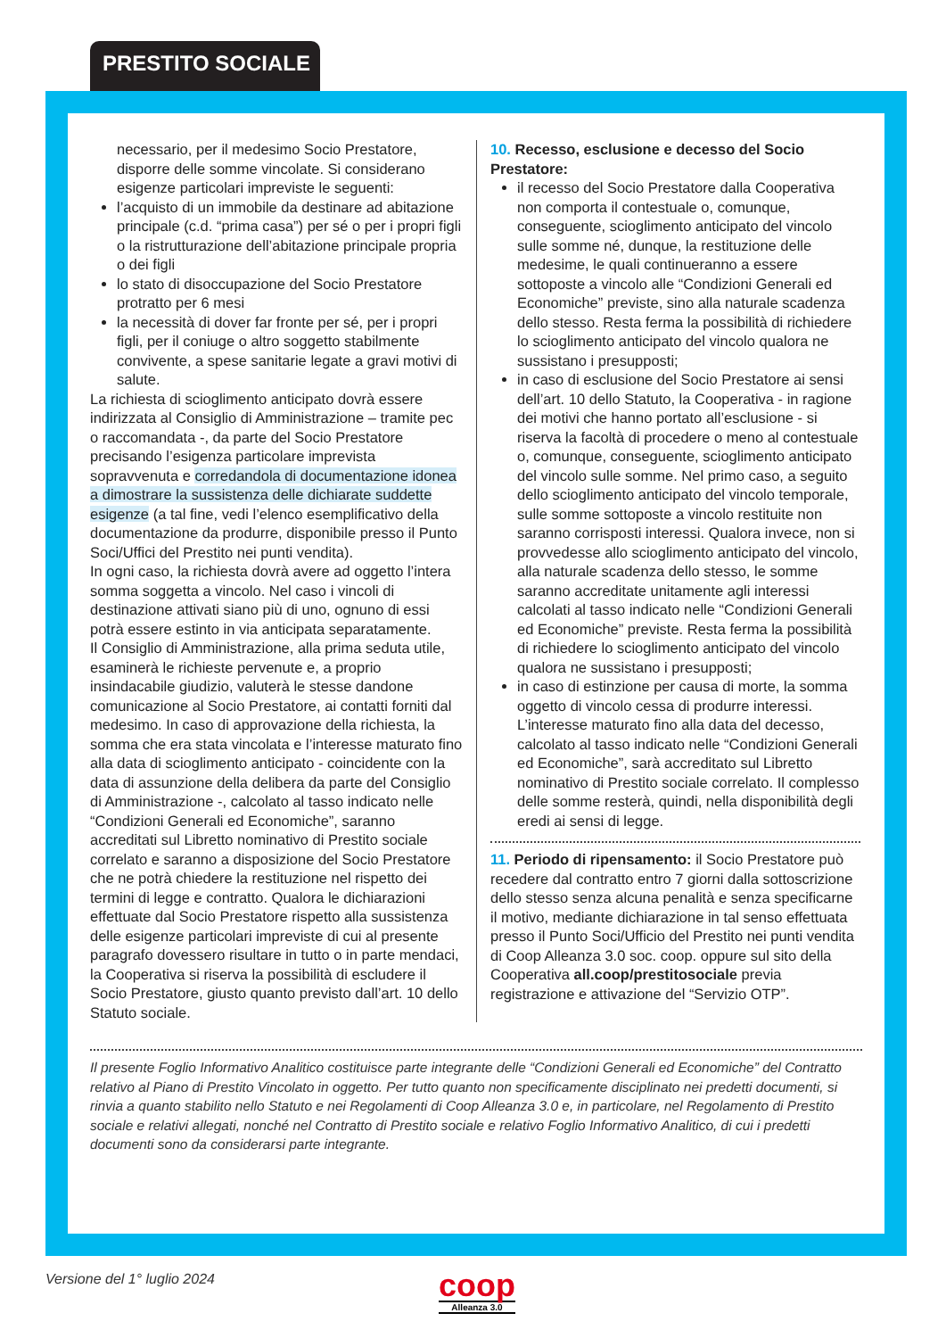PRESTITO SOCIALE
necessario, per il medesimo Socio Prestatore, disporre delle somme vincolate. Si considerano esigenze particolari impreviste le seguenti:
l’acquisto di un immobile da destinare ad abitazione principale (c.d. “prima casa”) per sé o per i propri figli o la ristrutturazione dell’abitazione principale propria o dei figli
lo stato di disoccupazione del Socio Prestatore protratto per 6 mesi
la necessità di dover far fronte per sé, per i propri figli, per il coniuge o altro soggetto stabilmente convivente, a spese sanitarie legate a gravi motivi di salute.
La richiesta di scioglimento anticipato dovrà essere indirizzata al Consiglio di Amministrazione – tramite pec o raccomandata -, da parte del Socio Prestatore precisando l’esigenza particolare imprevista sopravvenuta e corredandola di documentazione idonea a dimostrare la sussistenza delle dichiarate suddette esigenze (a tal fine, vedi l’elenco esemplificativo della documentazione da produrre, disponibile presso il Punto Soci/Uffici del Prestito nei punti vendita).
In ogni caso, la richiesta dovrà avere ad oggetto l’intera somma soggetta a vincolo. Nel caso i vincoli di destinazione attivati siano più di uno, ognuno di essi potrà essere estinto in via anticipata separatamente.
Il Consiglio di Amministrazione, alla prima seduta utile, esaminerà le richieste pervenute e, a proprio insindacabile giudizio, valuterà le stesse dandone comunicazione al Socio Prestatore, ai contatti forniti dal medesimo. In caso di approvazione della richiesta, la somma che era stata vincolata e l’interesse maturato fino alla data di scioglimento anticipato - coincidente con la data di assunzione della delibera da parte del Consiglio di Amministrazione -, calcolato al tasso indicato nelle “Condizioni Generali ed Economiche”, saranno accreditati sul Libretto nominativo di Prestito sociale correlato e saranno a disposizione del Socio Prestatore che ne potrà chiedere la restituzione nel rispetto dei termini di legge e contratto. Qualora le dichiarazioni effettuate dal Socio Prestatore rispetto alla sussistenza delle esigenze particolari impreviste di cui al presente paragrafo dovessero risultare in tutto o in parte mendaci, la Cooperativa si riserva la possibilità di escludere il Socio Prestatore, giusto quanto previsto dall’art. 10 dello Statuto sociale.
10. Recesso, esclusione e decesso del Socio Prestatore:
il recesso del Socio Prestatore dalla Cooperativa non comporta il contestuale o, comunque, conseguente, scioglimento anticipato del vincolo sulle somme né, dunque, la restituzione delle medesime, le quali continueranno a essere sottoposte a vincolo alle “Condizioni Generali ed Economiche” previste, sino alla naturale scadenza dello stesso. Resta ferma la possibilità di richiedere lo scioglimento anticipato del vincolo qualora ne sussistano i presupposti;
in caso di esclusione del Socio Prestatore ai sensi dell’art. 10 dello Statuto, la Cooperativa - in ragione dei motivi che hanno portato all’esclusione - si riserva la facoltà di procedere o meno al contestuale o, comunque, conseguente, scioglimento anticipato del vincolo sulle somme. Nel primo caso, a seguito dello scioglimento anticipato del vincolo temporale, sulle somme sottoposte a vincolo restituite non saranno corrisposti interessi. Qualora invece, non si provvedesse allo scioglimento anticipato del vincolo, alla naturale scadenza dello stesso, le somme saranno accreditate unitamente agli interessi calcolati al tasso indicato nelle “Condizioni Generali ed Economiche” previste. Resta ferma la possibilità di richiedere lo scioglimento anticipato del vincolo qualora ne sussistano i presupposti;
in caso di estinzione per causa di morte, la somma oggetto di vincolo cessa di produrre interessi. L’interesse maturato fino alla data del decesso, calcolato al tasso indicato nelle “Condizioni Generali ed Economiche”, sarà accreditato sul Libretto nominativo di Prestito sociale correlato. Il complesso delle somme resterà, quindi, nella disponibilità degli eredi ai sensi di legge.
11. Periodo di ripensamento: il Socio Prestatore può recedere dal contratto entro 7 giorni dalla sottoscrizione dello stesso senza alcuna penalità e senza specificarne il motivo, mediante dichiarazione in tal senso effettuata presso il Punto Soci/Ufficio del Prestito nei punti vendita di Coop Alleanza 3.0 soc. coop. oppure sul sito della Cooperativa all.coop/prestitosociale previa registrazione e attivazione del “Servizio OTP”.
Il presente Foglio Informativo Analitico costituisce parte integrante delle “Condizioni Generali ed Economiche” del Contratto relativo al Piano di Prestito Vincolato in oggetto. Per tutto quanto non specificamente disciplinato nei predetti documenti, si rinvia a quanto stabilito nello Statuto e nei Regolamenti di Coop Alleanza 3.0 e, in particolare, nel Regolamento di Prestito sociale e relativi allegati, nonché nel Contratto di Prestito sociale e relativo Foglio Informativo Analitico, di cui i predetti documenti sono da considerarsi parte integrante.
Versione del 1° luglio 2024 coop
Alleanza 3.0